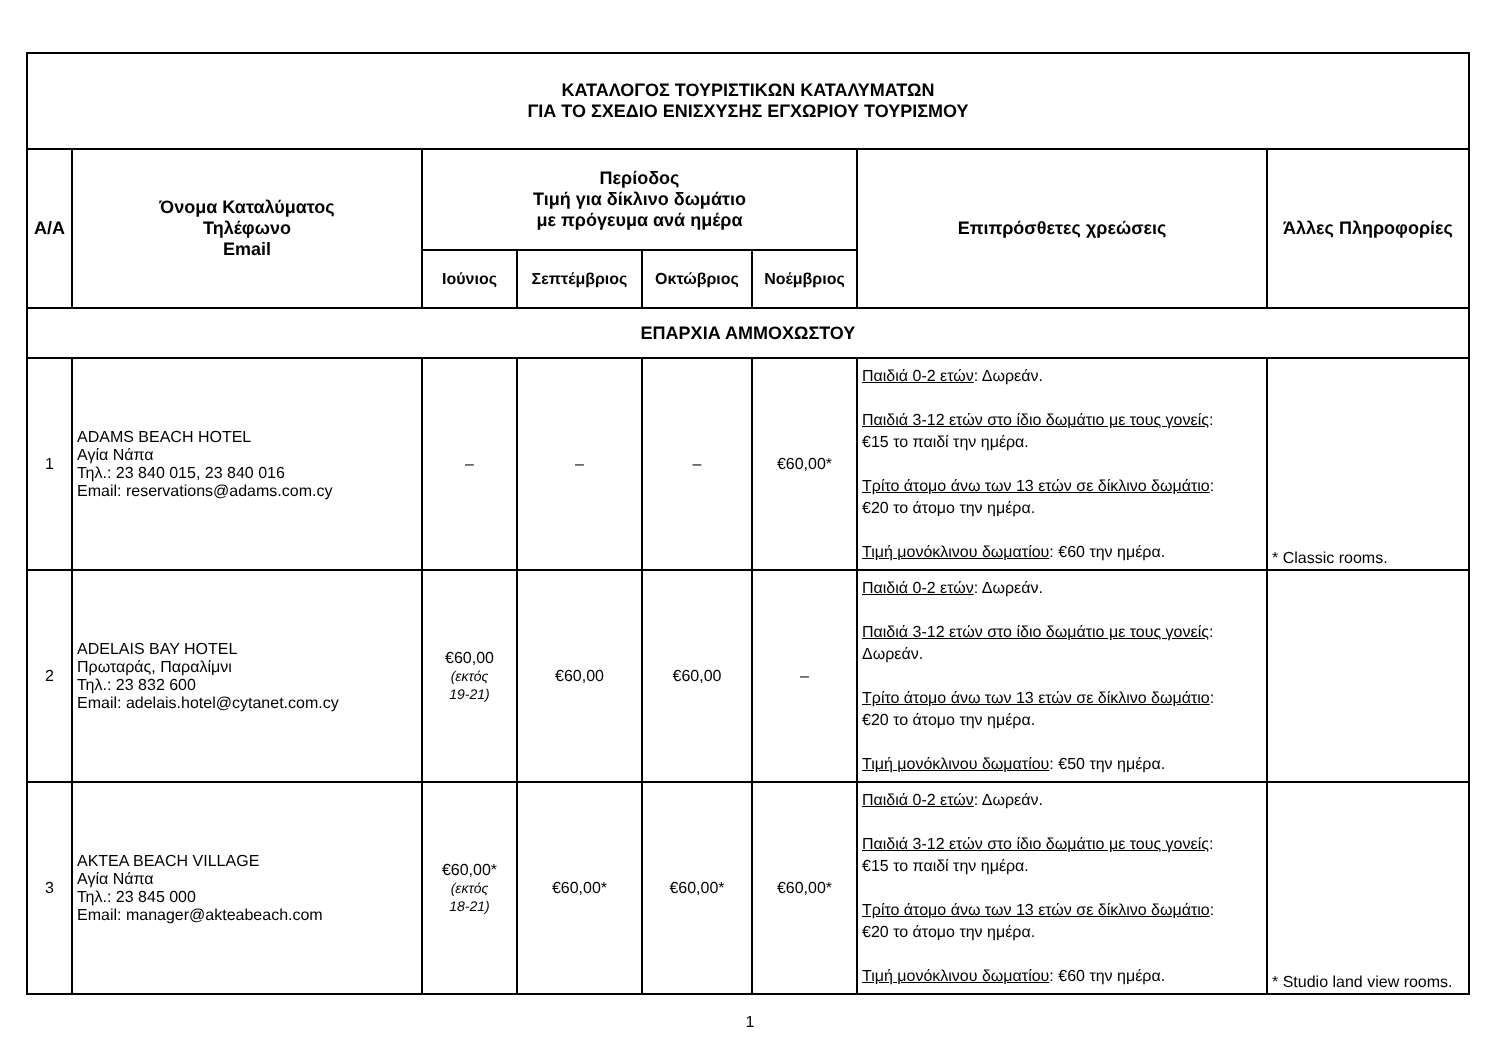| ΚΑΤΑΛΟΓΟΣ ΤΟΥΡΙΣΤΙΚΩΝ ΚΑΤΑΛΥΜΑΤΩΝ ΓΙΑ ΤΟ ΣΧΕΔΙΟ ΕΝΙΣΧΥΣΗΣ ΕΓΧΩΡΙΟΥ ΤΟΥΡΙΣΜΟΥ | | | | | | | |
| --- | --- | --- | --- | --- | --- | --- | --- |
| Α/Α | Όνομα Καταλύματος Τηλέφωνο Email | Περίοδος Τιμή για δίκλινο δωμάτιο με πρόγευμα ανά ημέρα | | | | Επιπρόσθετες χρεώσεις | Άλλες Πληροφορίες |
| | | Ιούνιος | Σεπτέμβριος | Οκτώβριος | Νοέμβριος | | |
| ΕΠΑΡΧΙΑ ΑΜΜΟΧΩΣΤΟΥ | | | | | | | |
| 1 | ADAMS BEACH HOTEL Αγία Νάπα Τηλ.: 23 840 015, 23 840 016 Email: reservations@adams.com.cy | – | – | – | €60,00* | Παιδιά 0-2 ετών : Δωρεάν. Παιδιά 3-12 ετών στο ίδιο δωμάτιο με τους γονείς : €15 το παιδί την ημέρα. Τρίτο άτομο άνω των 13 ετών σε δίκλινο δωμάτιο : €20 το άτομο την ημέρα. Τιμή μονόκλινου δωματίου : €60 την ημέρα. | * Classic rooms. |
| 2 | ADELAIS BAY HOTEL Πρωταράς, Παραλίμνι Τηλ.: 23 832 600 Email: adelais.hotel@cytanet.com.cy | €60,00 (εκτός 19-21) | €60,00 | €60,00 | – | Παιδιά 0-2 ετών : Δωρεάν. Παιδιά 3-12 ετών στο ίδιο δωμάτιο με τους γονείς : Δωρεάν. Τρίτο άτομο άνω των 13 ετών σε δίκλινο δωμάτιο : €20 το άτομο την ημέρα. Τιμή μονόκλινου δωματίου : €50 την ημέρα. | |
| 3 | AKTEA BEACH VILLAGE Αγία Νάπα Τηλ.: 23 845 000 Email: manager@akteabeach.com | €60,00* (εκτός 18-21) | €60,00* | €60,00* | €60,00* | Παιδιά 0-2 ετών : Δωρεάν. Παιδιά 3-12 ετών στο ίδιο δωμάτιο με τους γονείς : €15 το παιδί την ημέρα. Τρίτο άτομο άνω των 13 ετών σε δίκλινο δωμάτιο : €20 το άτομο την ημέρα. Τιμή μονόκλινου δωματίου : €60 την ημέρα. | * Studio land view rooms. |
1